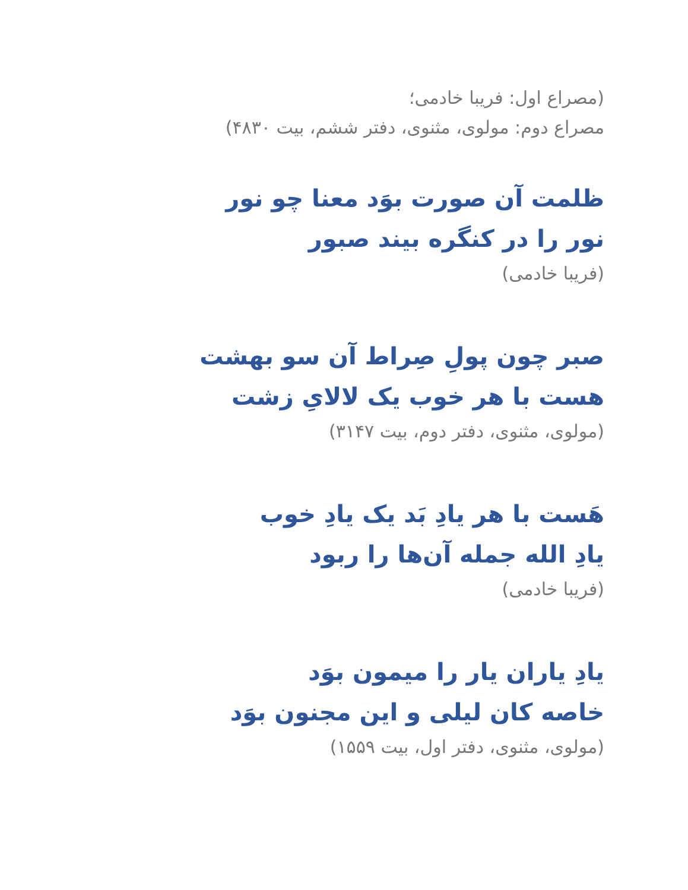(مصراع اول: فریبا خادمی؛
مصراع دوم: مولوی، مثنوی، دفتر ششم، بیت ۴۸۳۰)
ظلمت آن صورت بوَد معنا چو نور
نور را در کنگره بیند صبور
(فریبا خادمی)
صبر چون پولِ صِراط آن سو بهشت
هست با هر خوب یک لالایِ زشت
(مولوی، مثنوی، دفتر دوم، بیت ۳۱۴۷)
هَست با هر یادِ بَد یک یادِ خوب
یادِ الله جمله آن‌ها را ربود
(فریبا خادمی)
یادِ یاران یار را میمون بوَد
خاصه کان لیلی و این مجنون بوَد
(مولوی، مثنوی، دفتر اول، بیت ۱۵۵۹)